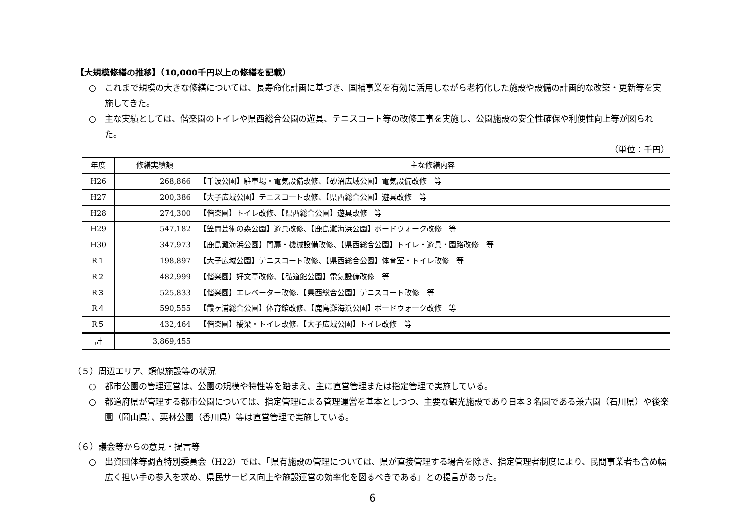【大規模修繕の推移】（10,000千円以上の修繕を記載）
○　これまで規模の大きな修繕については、長寿命化計画に基づき、国補事業を有効に活用しながら老朽化した施設や設備の計画的な改築・更新等を実施してきた。
○　主な実績としては、偕楽園のトイレや県西総合公園の遊具、テニスコート等の改修工事を実施し、公園施設の安全性確保や利便性向上等が図られた。
（単位：千円）
| 年度 | 修繕実績額 | 主な修繕内容 |
| --- | --- | --- |
| H26 | 268,866 | 【千波公園】駐車場・電気設備改修、【砂沼広域公園】電気設備改修 等 |
| H27 | 200,386 | 【大子広域公園】テニスコート改修、【県西総合公園】遊具改修 等 |
| H28 | 274,300 | 【偕楽園】トイレ改修、【県西総合公園】遊具改修 等 |
| H29 | 547,182 | 【笠間芸術の森公園】遊具改修、【鹿島灘海浜公園】ボードウォーク改修 等 |
| H30 | 347,973 | 【鹿島灘海浜公園】門扉・機械設備改修、【県西総合公園】トイレ・遊具・園路改修 等 |
| R１ | 198,897 | 【大子広域公園】テニスコート改修、【県西総合公園】体育室・トイレ改修 等 |
| R２ | 482,999 | 【偕楽園】好文亭改修、【弘道館公園】電気設備改修 等 |
| R３ | 525,833 | 【偕楽園】エレベーター改修、【県西総合公園】テニスコート改修 等 |
| R４ | 590,555 | 【霞ヶ浦総合公園】体育館改修、【鹿島灘海浜公園】ボードウォーク改修 等 |
| R５ | 432,464 | 【偕楽園】橋梁・トイレ改修、【大子広域公園】トイレ改修 等 |
| 計 | 3,869,455 | |
（５）周辺エリア、類似施設等の状況
○　都市公園の管理運営は、公園の規模や特性等を踏まえ、主に直営管理または指定管理で実施している。
○　都道府県が管理する都市公園については、指定管理による管理運営を基本としつつ、主要な観光施設であり日本３名園である兼六園（石川県）や後楽園（岡山県）、栗林公園（香川県）等は直営管理で実施している。
（６）議会等からの意見・提言等
○　出資団体等調査特別委員会（H22）では、「県有施設の管理については、県が直接管理する場合を除き、指定管理者制度により、民間事業者も含め幅広く担い手の参入を求め、県民サービス向上や施設運営の効率化を図るべきである」との提言があった。
6